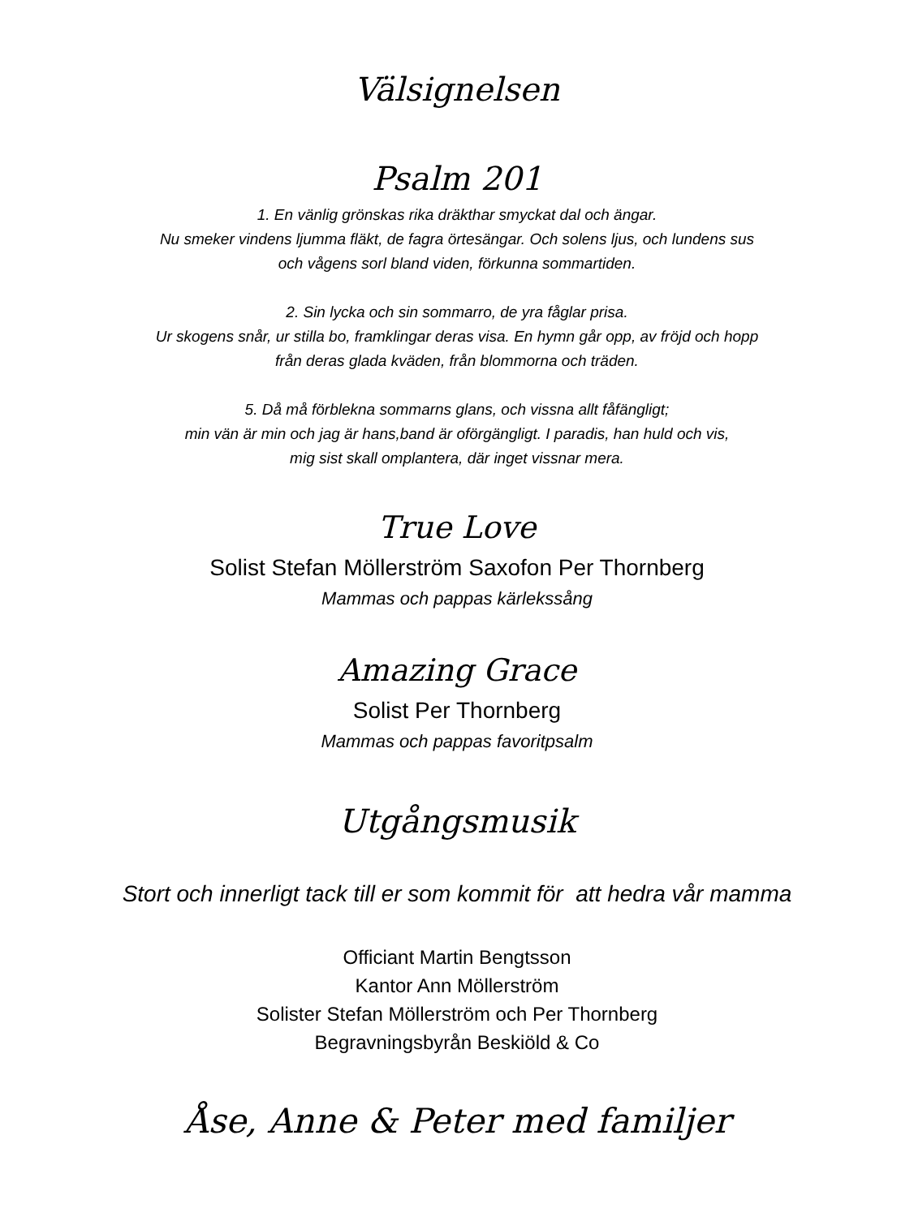Välsignelsen
Psalm 201
1. En vänlig grönskas rika dräkthar smyckat dal och ängar.
Nu smeker vindens ljumma fläkt, de fagra örtesängar. Och solens ljus, och lundens sus
och vågens sorl bland viden, förkunna sommartiden.
2. Sin lycka och sin sommarro, de yra fåglar prisa.
Ur skogens snår, ur stilla bo, framklingar deras visa. En hymn går opp, av fröjd och hopp
från deras glada kväden, från blommorna och träden.
5. Då må förblekna sommarns glans, och vissna allt fåfängligt;
min vän är min och jag är hans,band är oförgängligt. I paradis, han huld och vis,
mig sist skall omplantera, där inget vissnar mera.
True Love
Solist Stefan Möllerström Saxofon Per Thornberg
Mammas och pappas kärlekssång
Amazing Grace
Solist Per Thornberg
Mammas och pappas favoritpsalm
Utgångsmusik
Stort och innerligt tack till er som kommit för att hedra vår mamma
Officiant Martin Bengtsson
Kantor Ann Möllerström
Solister Stefan Möllerström och Per Thornberg
Begravningsbyrån Beskiöld & Co
Åse, Anne & Peter med familjer